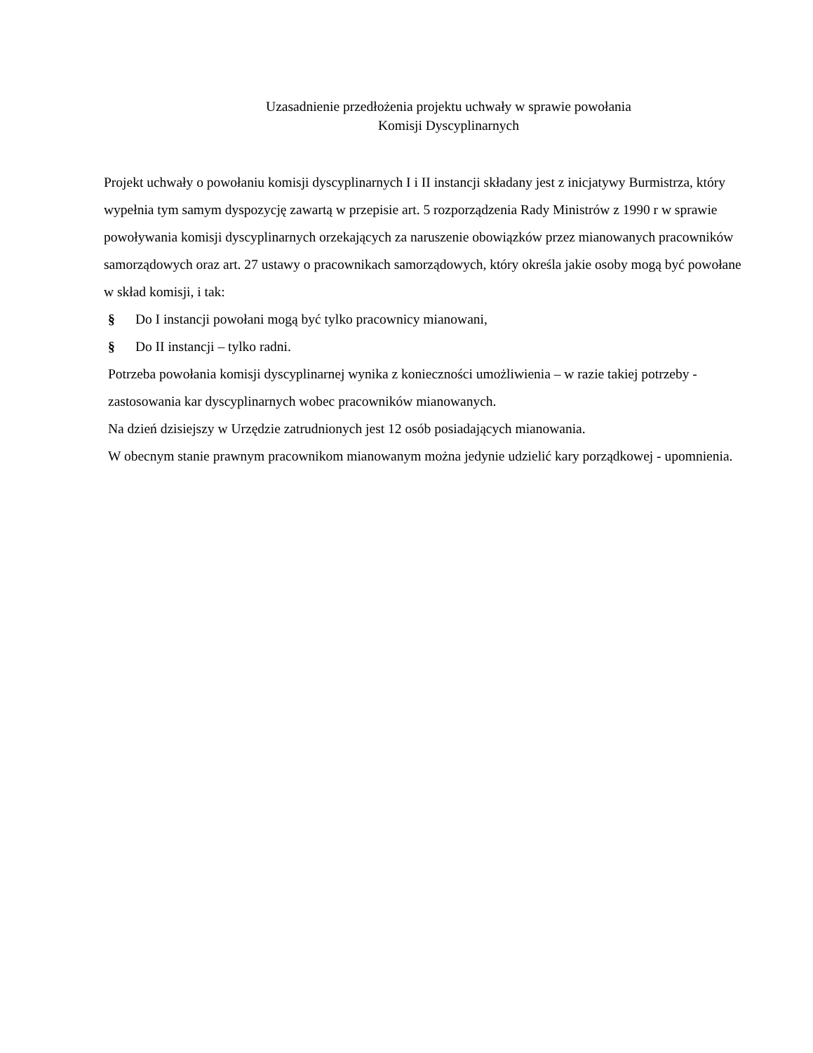Uzasadnienie przedłożenia projektu uchwały w sprawie powołania
Komisji Dyscyplinarnych
Projekt uchwały o powołaniu komisji dyscyplinarnych I i II instancji składany jest z inicjatywy Burmistrza, który wypełnia tym samym dyspozycję zawartą w przepisie art. 5 rozporządzenia Rady Ministrów z 1990 r w sprawie powoływania komisji dyscyplinarnych orzekających za naruszenie obowiązków przez mianowanych pracowników samorządowych oraz art. 27 ustawy o pracownikach samorządowych, który określa jakie osoby mogą być powołane w skład komisji, i tak:
§ Do I instancji powołani mogą być tylko pracownicy mianowani,
§ Do II instancji – tylko radni.
Potrzeba powołania komisji dyscyplinarnej wynika z konieczności umożliwienia – w razie takiej potrzeby - zastosowania kar dyscyplinarnych wobec pracowników mianowanych.
Na dzień dzisiejszy w Urzędzie zatrudnionych jest 12 osób posiadających mianowania.
W obecnym stanie prawnym pracownikom mianowanym można jedynie udzielić kary porządkowej - upomnienia.